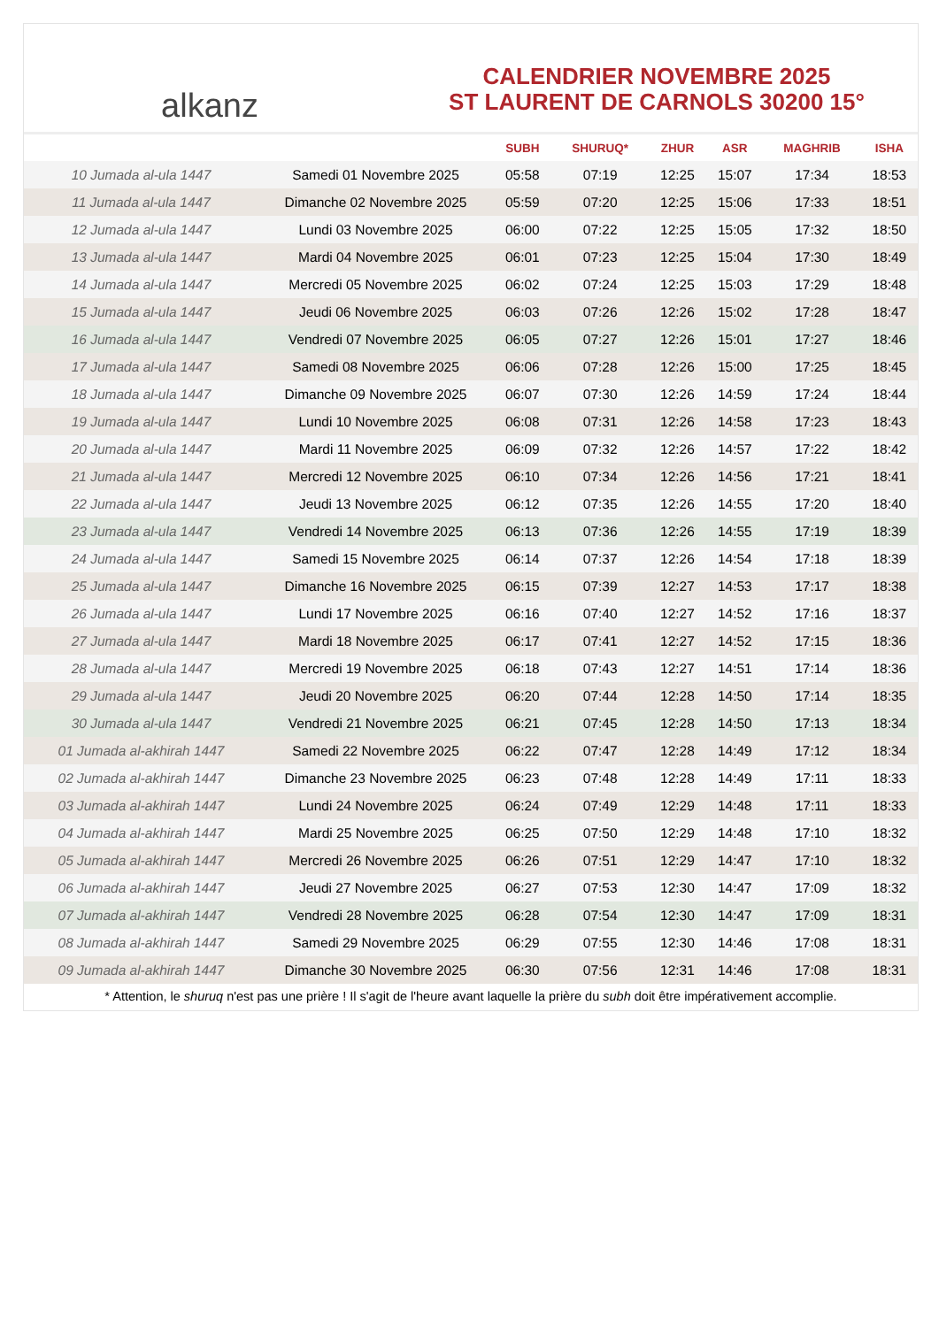alkanz
CALENDRIER NOVEMBRE 2025
ST LAURENT DE CARNOLS 30200 15°
| | | SUBH | SHURUQ* | ZHUR | ASR | MAGHRIB | ISHA |
| --- | --- | --- | --- | --- | --- | --- | --- |
| 10 Jumada al-ula 1447 | Samedi 01 Novembre 2025 | 05:58 | 07:19 | 12:25 | 15:07 | 17:34 | 18:53 |
| 11 Jumada al-ula 1447 | Dimanche 02 Novembre 2025 | 05:59 | 07:20 | 12:25 | 15:06 | 17:33 | 18:51 |
| 12 Jumada al-ula 1447 | Lundi 03 Novembre 2025 | 06:00 | 07:22 | 12:25 | 15:05 | 17:32 | 18:50 |
| 13 Jumada al-ula 1447 | Mardi 04 Novembre 2025 | 06:01 | 07:23 | 12:25 | 15:04 | 17:30 | 18:49 |
| 14 Jumada al-ula 1447 | Mercredi 05 Novembre 2025 | 06:02 | 07:24 | 12:25 | 15:03 | 17:29 | 18:48 |
| 15 Jumada al-ula 1447 | Jeudi 06 Novembre 2025 | 06:03 | 07:26 | 12:26 | 15:02 | 17:28 | 18:47 |
| 16 Jumada al-ula 1447 | Vendredi 07 Novembre 2025 | 06:05 | 07:27 | 12:26 | 15:01 | 17:27 | 18:46 |
| 17 Jumada al-ula 1447 | Samedi 08 Novembre 2025 | 06:06 | 07:28 | 12:26 | 15:00 | 17:25 | 18:45 |
| 18 Jumada al-ula 1447 | Dimanche 09 Novembre 2025 | 06:07 | 07:30 | 12:26 | 14:59 | 17:24 | 18:44 |
| 19 Jumada al-ula 1447 | Lundi 10 Novembre 2025 | 06:08 | 07:31 | 12:26 | 14:58 | 17:23 | 18:43 |
| 20 Jumada al-ula 1447 | Mardi 11 Novembre 2025 | 06:09 | 07:32 | 12:26 | 14:57 | 17:22 | 18:42 |
| 21 Jumada al-ula 1447 | Mercredi 12 Novembre 2025 | 06:10 | 07:34 | 12:26 | 14:56 | 17:21 | 18:41 |
| 22 Jumada al-ula 1447 | Jeudi 13 Novembre 2025 | 06:12 | 07:35 | 12:26 | 14:55 | 17:20 | 18:40 |
| 23 Jumada al-ula 1447 | Vendredi 14 Novembre 2025 | 06:13 | 07:36 | 12:26 | 14:55 | 17:19 | 18:39 |
| 24 Jumada al-ula 1447 | Samedi 15 Novembre 2025 | 06:14 | 07:37 | 12:26 | 14:54 | 17:18 | 18:39 |
| 25 Jumada al-ula 1447 | Dimanche 16 Novembre 2025 | 06:15 | 07:39 | 12:27 | 14:53 | 17:17 | 18:38 |
| 26 Jumada al-ula 1447 | Lundi 17 Novembre 2025 | 06:16 | 07:40 | 12:27 | 14:52 | 17:16 | 18:37 |
| 27 Jumada al-ula 1447 | Mardi 18 Novembre 2025 | 06:17 | 07:41 | 12:27 | 14:52 | 17:15 | 18:36 |
| 28 Jumada al-ula 1447 | Mercredi 19 Novembre 2025 | 06:18 | 07:43 | 12:27 | 14:51 | 17:14 | 18:36 |
| 29 Jumada al-ula 1447 | Jeudi 20 Novembre 2025 | 06:20 | 07:44 | 12:28 | 14:50 | 17:14 | 18:35 |
| 30 Jumada al-ula 1447 | Vendredi 21 Novembre 2025 | 06:21 | 07:45 | 12:28 | 14:50 | 17:13 | 18:34 |
| 01 Jumada al-akhirah 1447 | Samedi 22 Novembre 2025 | 06:22 | 07:47 | 12:28 | 14:49 | 17:12 | 18:34 |
| 02 Jumada al-akhirah 1447 | Dimanche 23 Novembre 2025 | 06:23 | 07:48 | 12:28 | 14:49 | 17:11 | 18:33 |
| 03 Jumada al-akhirah 1447 | Lundi 24 Novembre 2025 | 06:24 | 07:49 | 12:29 | 14:48 | 17:11 | 18:33 |
| 04 Jumada al-akhirah 1447 | Mardi 25 Novembre 2025 | 06:25 | 07:50 | 12:29 | 14:48 | 17:10 | 18:32 |
| 05 Jumada al-akhirah 1447 | Mercredi 26 Novembre 2025 | 06:26 | 07:51 | 12:29 | 14:47 | 17:10 | 18:32 |
| 06 Jumada al-akhirah 1447 | Jeudi 27 Novembre 2025 | 06:27 | 07:53 | 12:30 | 14:47 | 17:09 | 18:32 |
| 07 Jumada al-akhirah 1447 | Vendredi 28 Novembre 2025 | 06:28 | 07:54 | 12:30 | 14:47 | 17:09 | 18:31 |
| 08 Jumada al-akhirah 1447 | Samedi 29 Novembre 2025 | 06:29 | 07:55 | 12:30 | 14:46 | 17:08 | 18:31 |
| 09 Jumada al-akhirah 1447 | Dimanche 30 Novembre 2025 | 06:30 | 07:56 | 12:31 | 14:46 | 17:08 | 18:31 |
* Attention, le shuruq n'est pas une prière ! Il s'agit de l'heure avant laquelle la prière du subh doit être impérativement accomplie.